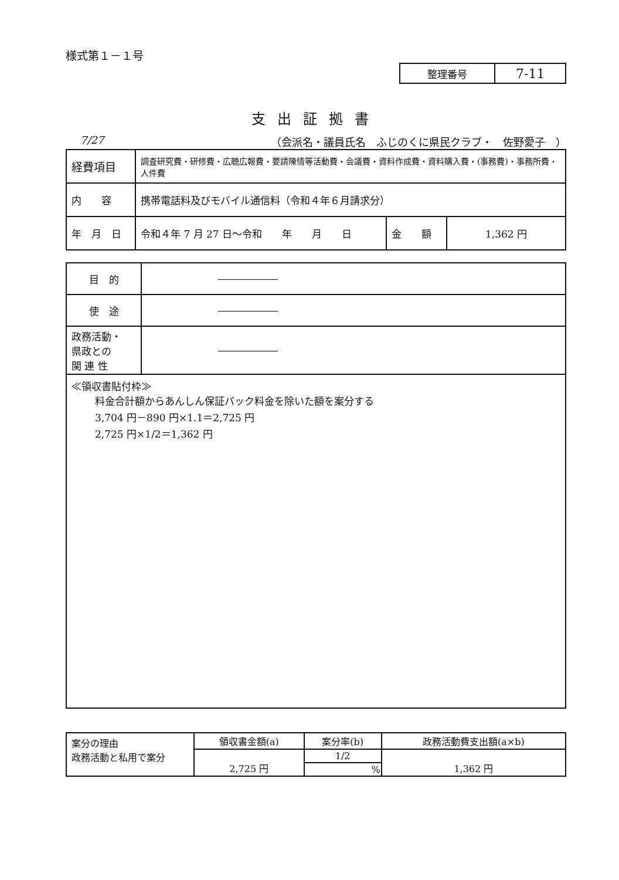様式第１－１号
| 整理番号 | 7-11 |
支出証拠書
7/27 （会派名・議員氏名　ふじのくに県民クラブ・　佐野愛子　）
| 経費項目 | 調査研究費・研修費・広聴広報費・要請陳情等活動費・会議費・資料作成費・資料購入費・(事務費)・事務所費・人件費 | | |
| 内 容 | 携帯電話料及びモバイル通信料（令和４年６月請求分） | | |
| 年 月 日 | 令和４年 7 月 27 日～令和 年 月 日 | 金 額 | 1,362 円 |
| 目 的 | ―――――― |
| 使 途 | ―――――― |
| 政務活動・ 県政との 関 連 性 | ―――――― |
| ≪領収書貼付枠≫ 料金合計額からあんしん保証パック料金を除いた額を案分する 3,704 円－890 円×1.1＝2,725 円 2,725 円×1/2＝1,362 円 | |
| 案分の理由 政務活動と私用で案分 | 領収書金額(a) | 案分率(b) | 政務活動費支出額(a×b) |
| | 2,725 円 | 1/2 | 1,362 円 |
| | | % | |